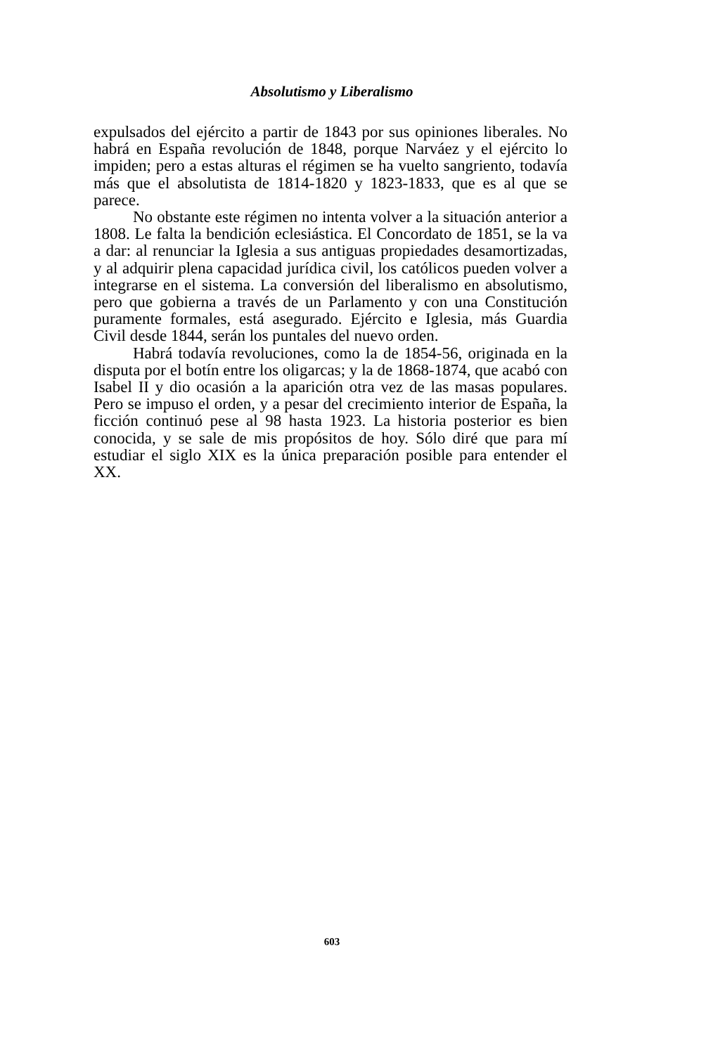Absolutismo y Liberalismo
expulsados del ejército a partir de 1843 por sus opiniones liberales. No habrá en España revolución de 1848, porque Narváez y el ejército lo impiden; pero a estas alturas el régimen se ha vuelto sangriento, todavía más que el absolutista de 1814-1820 y 1823-1833, que es al que se parece.
No obstante este régimen no intenta volver a la situación anterior a 1808. Le falta la bendición eclesiástica. El Concordato de 1851, se la va a dar: al renunciar la Iglesia a sus antiguas propiedades desamortizadas, y al adquirir plena capacidad jurídica civil, los católicos pueden volver a integrarse en el sistema. La conversión del liberalismo en absolutismo, pero que gobierna a través de un Parlamento y con una Constitución puramente formales, está asegurado. Ejército e Iglesia, más Guardia Civil desde 1844, serán los puntales del nuevo orden.
Habrá todavía revoluciones, como la de 1854-56, originada en la disputa por el botín entre los oligarcas; y la de 1868-1874, que acabó con Isabel II y dio ocasión a la aparición otra vez de las masas populares. Pero se impuso el orden, y a pesar del crecimiento interior de España, la ficción continuó pese al 98 hasta 1923. La historia posterior es bien conocida, y se sale de mis propósitos de hoy. Sólo diré que para mí estudiar el siglo XIX es la única preparación posible para entender el XX.
603